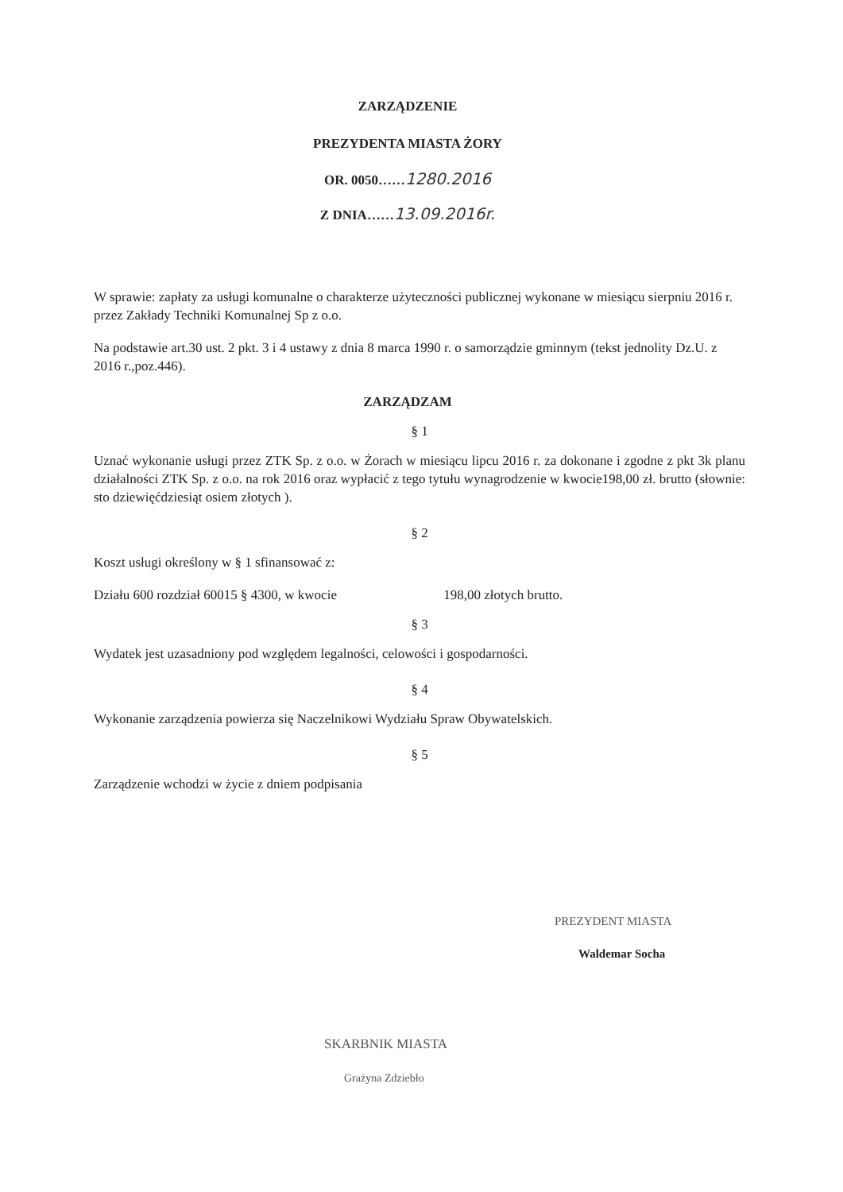ZARZĄDZENIE
PREZYDENTA MIASTA ŻORY
OR. 0050……1280.2016
Z DNIA……13.09.2016r.
W sprawie: zapłaty za usługi komunalne o charakterze użyteczności publicznej wykonane w miesiącu sierpniu 2016 r. przez Zakłady Techniki Komunalnej Sp z o.o.
Na podstawie art.30 ust. 2 pkt. 3 i 4 ustawy z dnia 8 marca 1990 r. o samorządzie gminnym (tekst jednolity Dz.U. z 2016 r.,poz.446).
ZARZĄDZAM
§ 1
Uznać wykonanie usługi przez ZTK Sp. z o.o. w Żorach w miesiącu lipcu 2016 r. za dokonane i zgodne z pkt 3k planu działalności ZTK Sp. z o.o. na rok 2016 oraz wypłacić z tego tytułu wynagrodzenie w kwocie198,00 zł. brutto (słownie: sto dziewięćdziesiąt osiem złotych ).
§ 2
Koszt usługi określony w § 1 sfinansować z:
Działu 600 rozdział 60015 § 4300, w kwocie 198,00 złotych brutto.
§ 3
Wydatek jest uzasadniony pod względem legalności, celowości i gospodarności.
§ 4
Wykonanie zarządzenia powierza się Naczelnikowi Wydziału Spraw Obywatelskich.
§ 5
Zarządzenie wchodzi w życie z dniem podpisania
PREZYDENT MIASTA
Waldemar Socha
SKARBNIK MIASTA
Grażyna Zdziebło